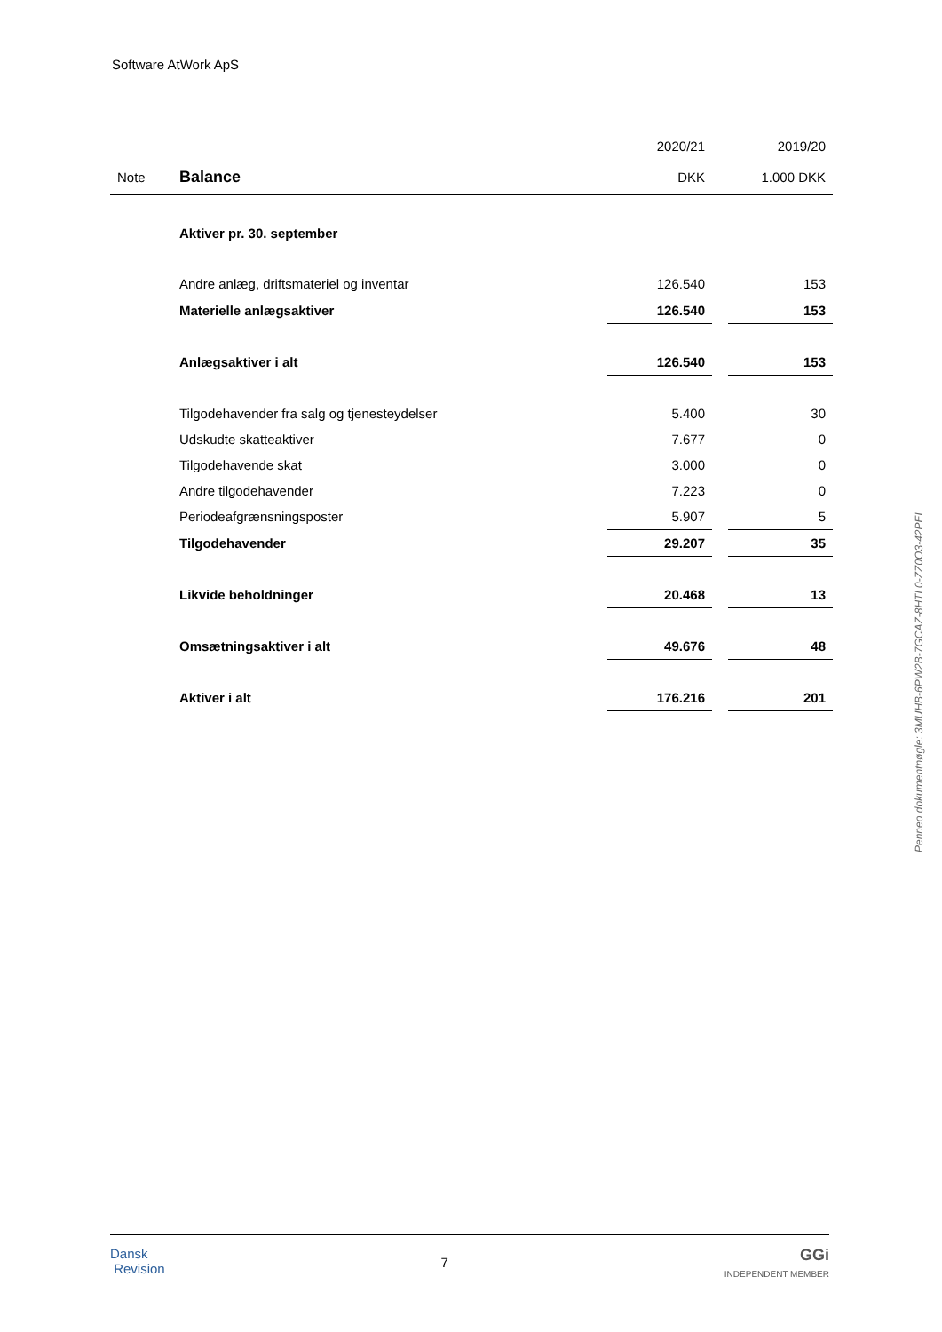Software AtWork ApS
| | | 2020/21 | | 2019/20 |
| Note | Balance | DKK | | 1.000 DKK |
| | Aktiver pr. 30. september | | | |
| | Andre anlæg, driftsmateriel og inventar | 126.540 | | 153 |
| | Materielle anlægsaktiver | 126.540 | | 153 |
| | Anlægsaktiver i alt | 126.540 | | 153 |
| | Tilgodehavender fra salg og tjenesteydelser | 5.400 | | 30 |
| | Udskudte skatteaktiver | 7.677 | | 0 |
| | Tilgodehavende skat | 3.000 | | 0 |
| | Andre tilgodehavender | 7.223 | | 0 |
| | Periodeafgrænsningsposter | 5.907 | | 5 |
| | Tilgodehavender | 29.207 | | 35 |
| | Likvide beholdninger | 20.468 | | 13 |
| | Omsætningsaktiver i alt | 49.676 | | 48 |
| | Aktiver i alt | 176.216 | | 201 |
Penneo dokumentnøgle: 3MUHB-6PW2B-7GCAZ-8HTL0-ZZ0O3-42PEL
Dansk
Revision
7
GGi
INDEPENDENT MEMBER